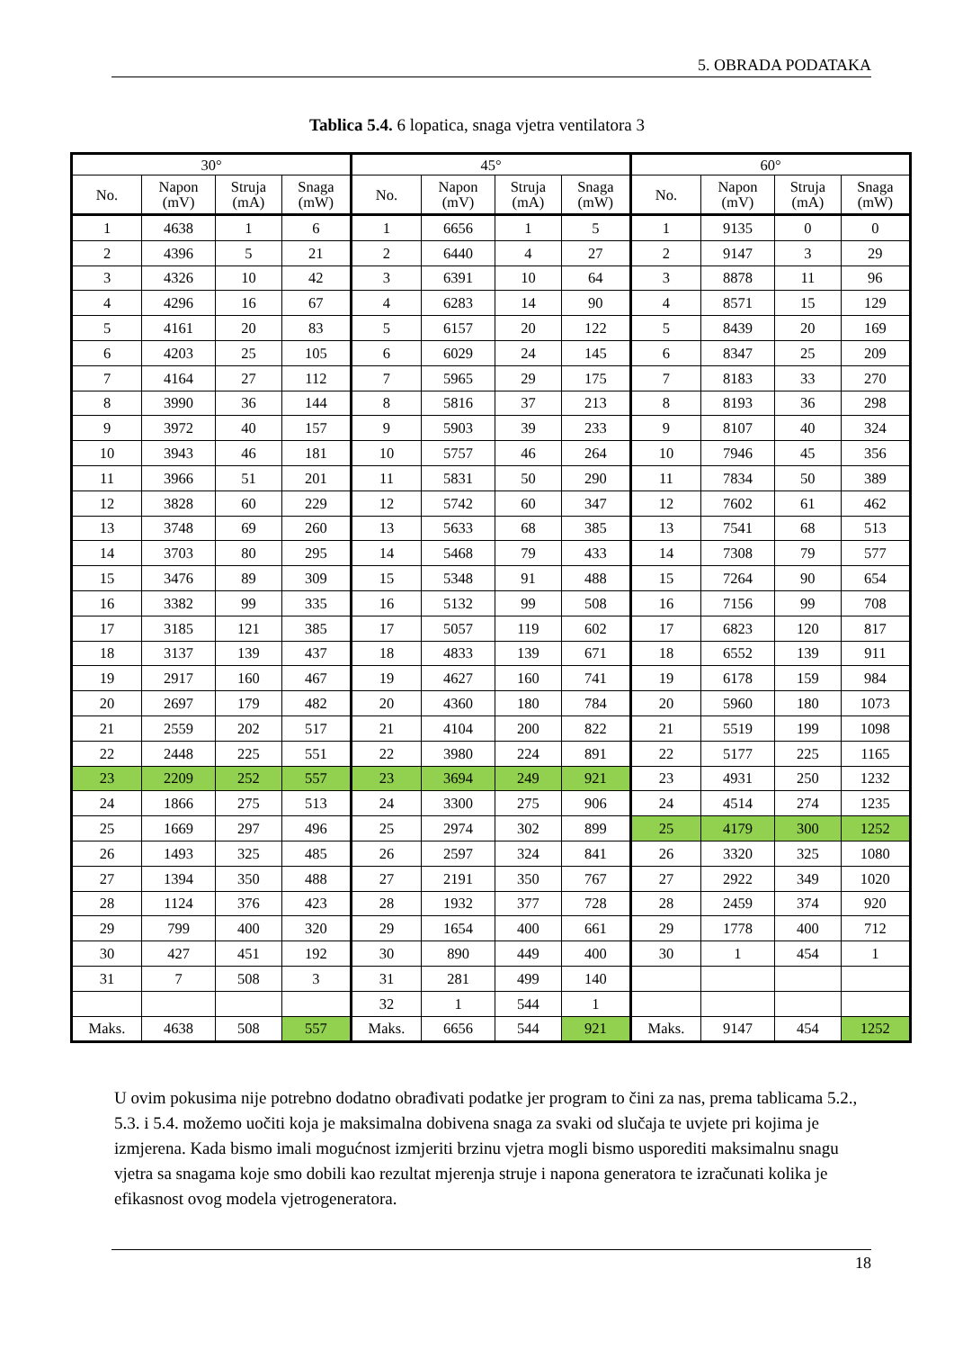5. OBRADA PODATAKA
Tablica 5.4. 6 lopatica, snaga vjetra ventilatora 3
| 30° | | | | 45° | | | | 60° | | | |
| --- | --- | --- | --- | --- | --- | --- | --- | --- | --- | --- | --- |
| No. | Napon (mV) | Struja (mA) | Snaga (mW) | No. | Napon (mV) | Struja (mA) | Snaga (mW) | No. | Napon (mV) | Struja (mA) | Snaga (mW) |
| 1 | 4638 | 1 | 6 | 1 | 6656 | 1 | 5 | 1 | 9135 | 0 | 0 |
| 2 | 4396 | 5 | 21 | 2 | 6440 | 4 | 27 | 2 | 9147 | 3 | 29 |
| 3 | 4326 | 10 | 42 | 3 | 6391 | 10 | 64 | 3 | 8878 | 11 | 96 |
| 4 | 4296 | 16 | 67 | 4 | 6283 | 14 | 90 | 4 | 8571 | 15 | 129 |
| 5 | 4161 | 20 | 83 | 5 | 6157 | 20 | 122 | 5 | 8439 | 20 | 169 |
| 6 | 4203 | 25 | 105 | 6 | 6029 | 24 | 145 | 6 | 8347 | 25 | 209 |
| 7 | 4164 | 27 | 112 | 7 | 5965 | 29 | 175 | 7 | 8183 | 33 | 270 |
| 8 | 3990 | 36 | 144 | 8 | 5816 | 37 | 213 | 8 | 8193 | 36 | 298 |
| 9 | 3972 | 40 | 157 | 9 | 5903 | 39 | 233 | 9 | 8107 | 40 | 324 |
| 10 | 3943 | 46 | 181 | 10 | 5757 | 46 | 264 | 10 | 7946 | 45 | 356 |
| 11 | 3966 | 51 | 201 | 11 | 5831 | 50 | 290 | 11 | 7834 | 50 | 389 |
| 12 | 3828 | 60 | 229 | 12 | 5742 | 60 | 347 | 12 | 7602 | 61 | 462 |
| 13 | 3748 | 69 | 260 | 13 | 5633 | 68 | 385 | 13 | 7541 | 68 | 513 |
| 14 | 3703 | 80 | 295 | 14 | 5468 | 79 | 433 | 14 | 7308 | 79 | 577 |
| 15 | 3476 | 89 | 309 | 15 | 5348 | 91 | 488 | 15 | 7264 | 90 | 654 |
| 16 | 3382 | 99 | 335 | 16 | 5132 | 99 | 508 | 16 | 7156 | 99 | 708 |
| 17 | 3185 | 121 | 385 | 17 | 5057 | 119 | 602 | 17 | 6823 | 120 | 817 |
| 18 | 3137 | 139 | 437 | 18 | 4833 | 139 | 671 | 18 | 6552 | 139 | 911 |
| 19 | 2917 | 160 | 467 | 19 | 4627 | 160 | 741 | 19 | 6178 | 159 | 984 |
| 20 | 2697 | 179 | 482 | 20 | 4360 | 180 | 784 | 20 | 5960 | 180 | 1073 |
| 21 | 2559 | 202 | 517 | 21 | 4104 | 200 | 822 | 21 | 5519 | 199 | 1098 |
| 22 | 2448 | 225 | 551 | 22 | 3980 | 224 | 891 | 22 | 5177 | 225 | 1165 |
| 23 | 2209 | 252 | 557 | 23 | 3694 | 249 | 921 | 23 | 4931 | 250 | 1232 |
| 24 | 1866 | 275 | 513 | 24 | 3300 | 275 | 906 | 24 | 4514 | 274 | 1235 |
| 25 | 1669 | 297 | 496 | 25 | 2974 | 302 | 899 | 25 | 4179 | 300 | 1252 |
| 26 | 1493 | 325 | 485 | 26 | 2597 | 324 | 841 | 26 | 3320 | 325 | 1080 |
| 27 | 1394 | 350 | 488 | 27 | 2191 | 350 | 767 | 27 | 2922 | 349 | 1020 |
| 28 | 1124 | 376 | 423 | 28 | 1932 | 377 | 728 | 28 | 2459 | 374 | 920 |
| 29 | 799 | 400 | 320 | 29 | 1654 | 400 | 661 | 29 | 1778 | 400 | 712 |
| 30 | 427 | 451 | 192 | 30 | 890 | 449 | 400 | 30 | 1 | 454 | 1 |
| 31 | 7 | 508 | 3 | 31 | 281 | 499 | 140 | | | | |
| | | | | 32 | 1 | 544 | 1 | | | | |
| Maks. | 4638 | 508 | 557 | Maks. | 6656 | 544 | 921 | Maks. | 9147 | 454 | 1252 |
U ovim pokusima nije potrebno dodatno obrađivati podatke jer program to čini za nas, prema tablicama 5.2., 5.3. i 5.4. možemo uočiti koja je maksimalna dobivena snaga za svaki od slučaja te uvjete pri kojima je izmjerena. Kada bismo imali mogućnost izmjeriti brzinu vjetra mogli bismo usporediti maksimalnu snagu vjetra sa snagama koje smo dobili kao rezultat mjerenja struje i napona generatora te izračunati kolika je efikasnost ovog modela vjetrogeneratora.
18